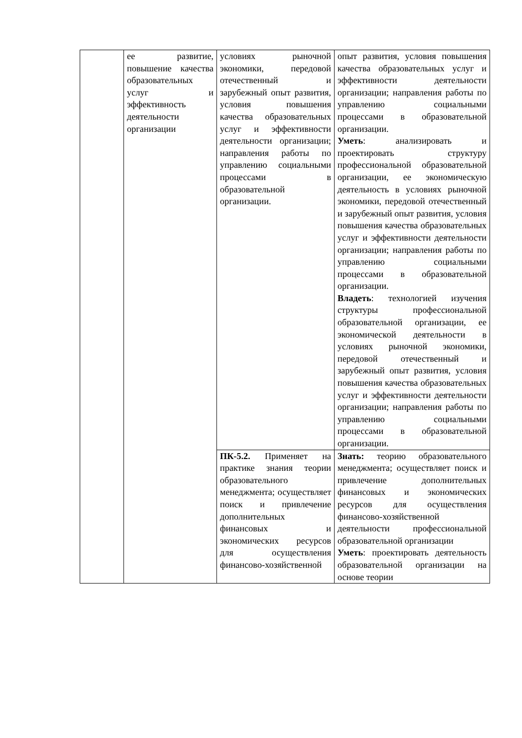| | ее развитие, повышение качества образовательных услуг и эффективность деятельности организации | условиях рыночной экономики, передовой отечественный и зарубежный опыт развития, условия повышения качества образовательных услуг и эффективности деятельности организации; направления работы по управлению социальными процессами в образовательной организации. | опыт развития, условия повышения качества образовательных услуг и эффективности деятельности организации; направления работы по управлению социальными процессами в образовательной организации. Уметь : анализировать и проектировать структуру профессиональной образовательной организации, ее экономическую деятельность в условиях рыночной экономики, передовой отечественный и зарубежный опыт развития, условия повышения качества образовательных услуг и эффективности деятельности организации; направления работы по управлению социальными процессами в образовательной организации. Владеть : технологией изучения структуры профессиональной образовательной организации, ее экономической деятельности в условиях рыночной экономики, передовой отечественный и зарубежный опыт развития, условия повышения качества образовательных услуг и эффективности деятельности организации; направления работы по управлению социальными процессами в образовательной организации. |
| | | ПК-5.2. Применяет на практике знания теории образовательного менеджмента; осуществляет поиск и привлечение дополнительных финансовых и экономических ресурсов для осуществления финансово-хозяйственной | Знать: теорию образовательного менеджмента; осуществляет поиск и привлечение дополнительных финансовых и экономических ресурсов для осуществления финансово-хозяйственной деятельности профессиональной образовательной организации Уметь : проектировать деятельность образовательной организации на основе теории |